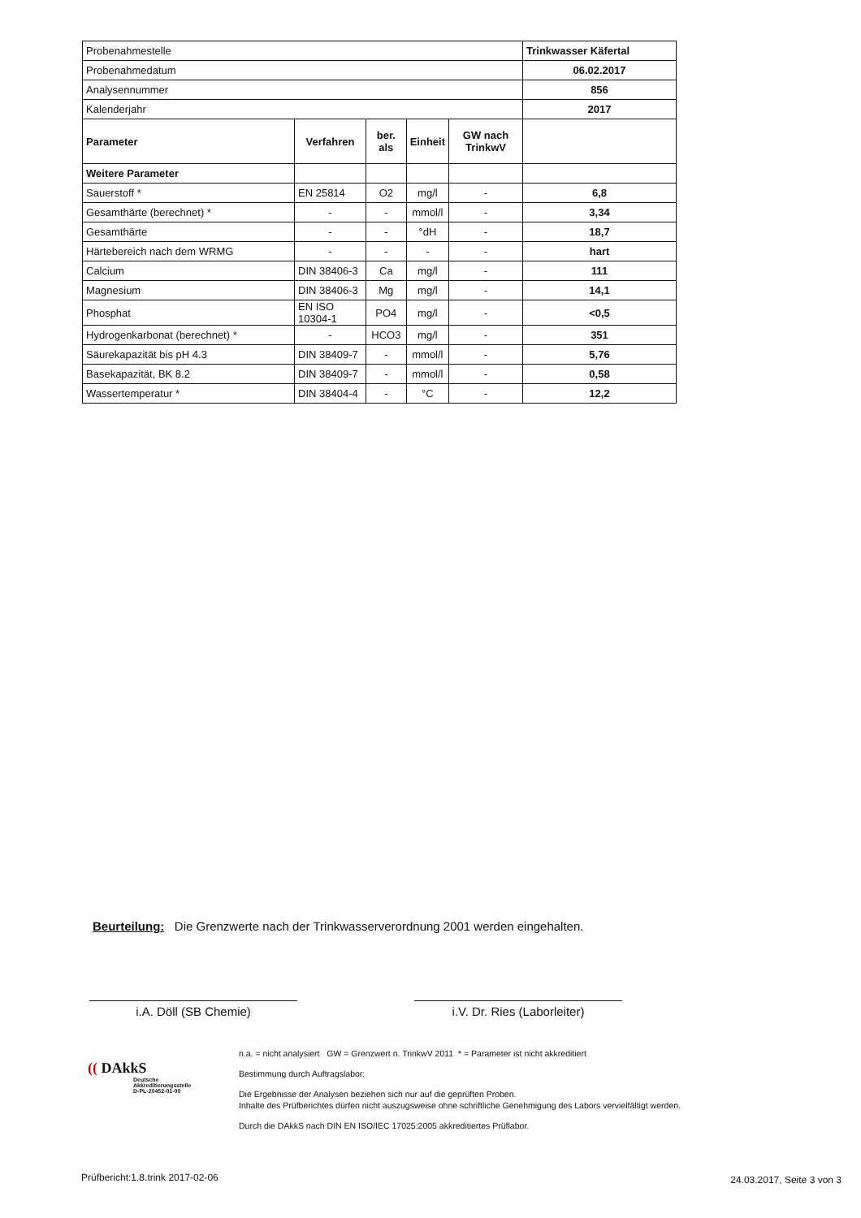| Probenahmestelle | | | | | Trinkwasser Käfertal |
| Probenahmedatum | | | | | 06.02.2017 |
| Analysennummer | | | | | 856 |
| Kalenderjahr | | | | | 2017 |
| Parameter | Verfahren | ber. als | Einheit | GW nach TrinkwV | |
| Weitere Parameter | | | | | |
| Sauerstoff * | EN 25814 | O2 | mg/l | - | 6,8 |
| Gesamthärte (berechnet) * | - | - | mmol/l | - | 3,34 |
| Gesamthärte | - | - | °dH | - | 18,7 |
| Härtebereich nach dem WRMG | - | - | - | - | hart |
| Calcium | DIN 38406-3 | Ca | mg/l | - | 111 |
| Magnesium | DIN 38406-3 | Mg | mg/l | - | 14,1 |
| Phosphat | EN ISO 10304-1 | PO4 | mg/l | - | <0,5 |
| Hydrogenkarbonat (berechnet) * | - | HCO3 | mg/l | - | 351 |
| Säurekapazität bis pH 4.3 | DIN 38409-7 | - | mmol/l | - | 5,76 |
| Basekapazität, BK 8.2 | DIN 38409-7 | - | mmol/l | - | 0,58 |
| Wassertemperatur * | DIN 38404-4 | - | °C | - | 12,2 |
Beurteilung: Die Grenzwerte nach der Trinkwasserverordnung 2001 werden eingehalten.
i.A. Döll (SB Chemie) i.V. Dr. Ries (Laborleiter)
(( DAkkS
Deutsche
Akkreditierungsstelle
D-PL-20452-01-00
n.a. = nicht analysiert GW = Grenzwert n. TrinkwV 2011 * = Parameter ist nicht akkreditiert
Bestimmung durch Auftragslabor:
Die Ergebnisse der Analysen beziehen sich nur auf die geprüften Proben.
Inhalte des Prüfberichtes dürfen nicht auszugsweise ohne schriftliche Genehmigung des Labors vervielfältigt werden.
Durch die DAkkS nach DIN EN ISO/IEC 17025:2005 akkreditiertes Prüflabor.
Prüfbericht:1.8.trink 2017-02-06
24.03.2017, Seite 3 von 3